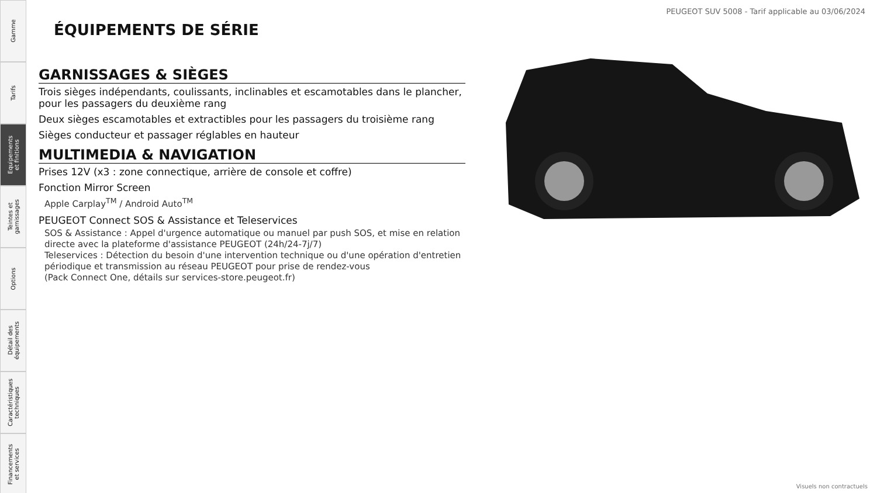Gamme
Tarifs
Equipements
et finitions
Teintes et
garnissages
Options
Détail des
équipements
Caractéristiques
techniques
Financements
et services
PEUGEOT SUV 5008 - Tarif applicable au 03/06/2024
ÉQUIPEMENTS DE SÉRIE
GARNISSAGES & SIÈGES
Trois sièges indépendants, coulissants, inclinables et escamotables dans le plancher, pour les passagers du deuxième rang
Deux sièges escamotables et extractibles pour les passagers du troisième rang
Sièges conducteur et passager réglables en hauteur
MULTIMEDIA & NAVIGATION
Prises 12V (x3 : zone connectique, arrière de console et coffre)
Fonction Mirror Screen
Apple Carplay<sup>TM</sup> / Android Auto<sup>TM</sup>
PEUGEOT Connect SOS & Assistance et Teleservices
SOS & Assistance : Appel d'urgence automatique ou manuel par push SOS, et mise en relation directe avec la plateforme d'assistance PEUGEOT (24h/24-7j/7)
Teleservices : Détection du besoin d'une intervention technique ou d'une opération d'entretien périodique et transmission au réseau PEUGEOT pour prise de rendez-vous
(Pack Connect One, détails sur services-store.peugeot.fr)
Visuels non contractuels